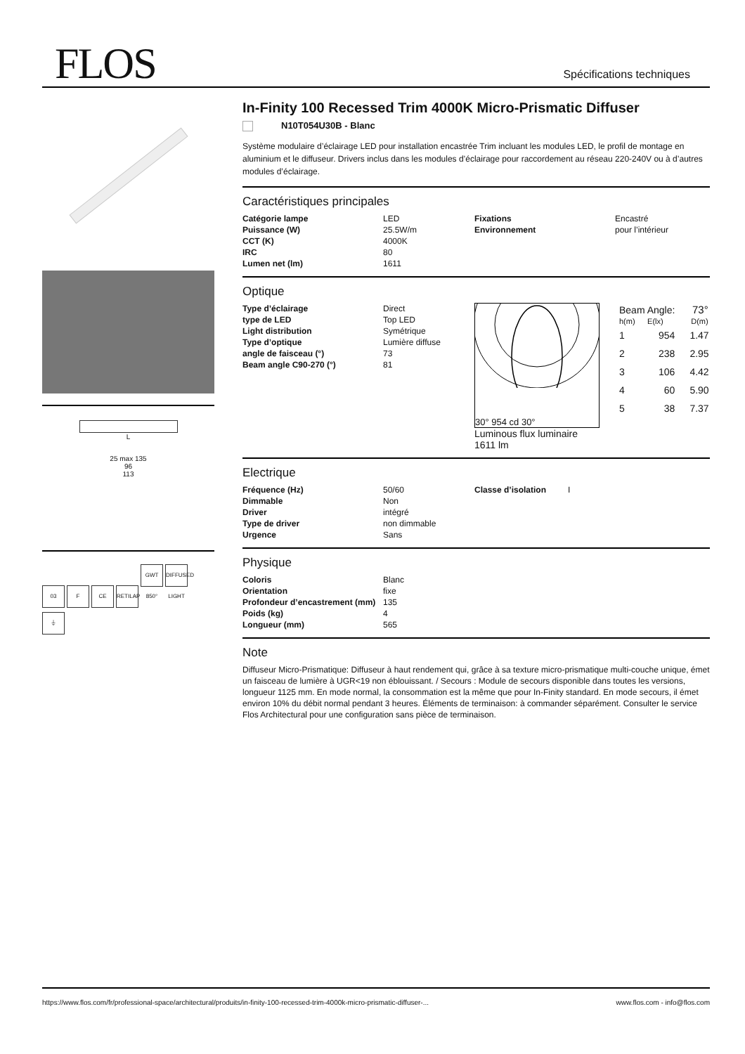FLOS Spécifications techniques
L
25 max 135
96
113
03 F CE RETILAP GWT 850° DIFFUSED LIGHT
⏚
In-Finity 100 Recessed Trim 4000K Micro-Prismatic Diffuser
N10T054U30B - Blanc
Système modulaire d’éclairage LED pour installation encastrée Trim incluant les modules LED, le profil de montage en aluminium et le diffuseur. Drivers inclus dans les modules d’éclairage pour raccordement au réseau 220-240V ou à d’autres modules d’éclairage.
Caractéristiques principales
| Catégorie lampe | LED | Fixations | Encastré |
| Puissance (W) | 25.5W/m | Environnement | pour l’intérieur |
| CCT (K) | 4000K | | |
| IRC | 80 | | |
| Lumen net (lm) | 1611 | | |
Optique
| Type d’éclairage | Direct |
| type de LED | Top LED |
| Light distribution | Symétrique |
| Type d’optique | Lumière diffuse |
| angle de faisceau (°) | 73 |
| Beam angle C90-270 (°) | 81 |
30° 954 cd 30°
Luminous flux luminaire
1611 lm
| Beam Angle: | | 73° |
| h(m) | E(lx) | D(m) |
| 1 | 954 | 1.47 |
| 2 | 238 | 2.95 |
| 3 | 106 | 4.42 |
| 4 | 60 | 5.90 |
| 5 | 38 | 7.37 |
Electrique
| Fréquence (Hz) | 50/60 | Classe d’isolation | I |
| Dimmable | Non | | |
| Driver | intégré | | |
| Type de driver | non dimmable | | |
| Urgence | Sans | | |
Physique
| Coloris | Blanc |
| Orientation | fixe |
| Profondeur d’encastrement (mm) | 135 |
| Poids (kg) | 4 |
| Longueur (mm) | 565 |
Note
Diffuseur Micro-Prismatique: Diffuseur à haut rendement qui, grâce à sa texture micro-prismatique multi-couche unique, émet un faisceau de lumière à UGR<19 non éblouissant. / Secours : Module de secours disponible dans toutes les versions, longueur 1125 mm. En mode normal, la consommation est la même que pour In-Finity standard. En mode secours, il émet environ 10% du débit normal pendant 3 heures. Éléments de terminaison: à commander séparément. Consulter le service Flos Architectural pour une configuration sans pièce de terminaison.
https://www.flos.com/fr/professional-space/architectural/produits/in-finity-100-recessed-trim-4000k-micro-prismatic-diffuser-... www.flos.com - info@flos.com